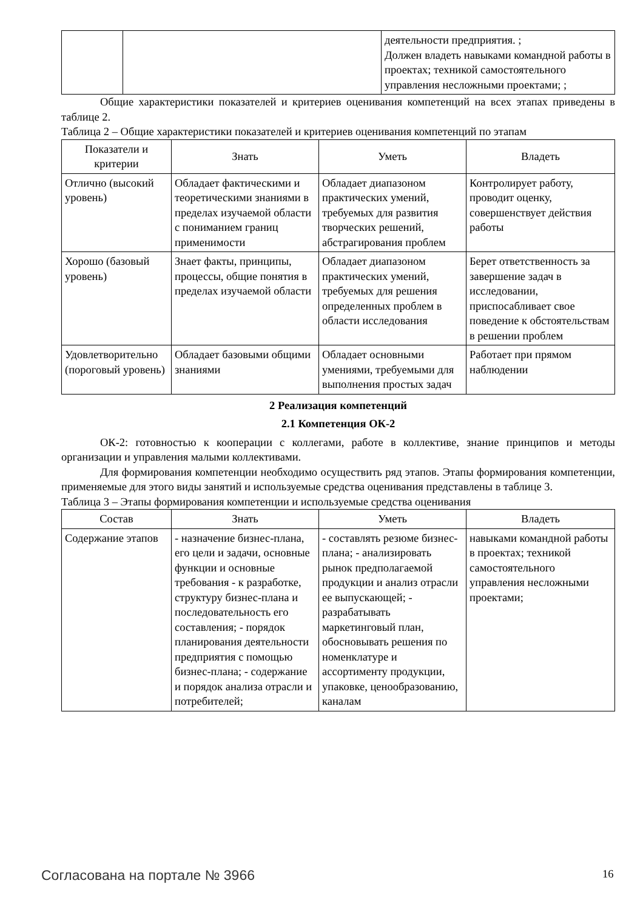| | | деятельности предприятия. ; Должен владеть навыками командной работы в проектах; техникой самостоятельного управления несложными проектами; ; |
Общие характеристики показателей и критериев оценивания компетенций на всех этапах приведены в таблице 2.
Таблица 2 – Общие характеристики показателей и критериев оценивания компетенций по этапам
| Показатели и критерии | Знать | Уметь | Владеть |
| --- | --- | --- | --- |
| Отлично (высокий уровень) | Обладает фактическими и теоретическими знаниями в пределах изучаемой области с пониманием границ применимости | Обладает диапазоном практических умений, требуемых для развития творческих решений, абстрагирования проблем | Контролирует работу, проводит оценку, совершенствует действия работы |
| Хорошо (базовый уровень) | Знает факты, принципы, процессы, общие понятия в пределах изучаемой области | Обладает диапазоном практических умений, требуемых для решения определенных проблем в области исследования | Берет ответственность за завершение задач в исследовании, приспосабливает свое поведение к обстоятельствам в решении проблем |
| Удовлетворительно (пороговый уровень) | Обладает базовыми общими знаниями | Обладает основными умениями, требуемыми для выполнения простых задач | Работает при прямом наблюдении |
2 Реализация компетенций
2.1 Компетенция ОК-2
ОК-2: готовностью к кооперации с коллегами, работе в коллективе, знание принципов и методы организации и управления малыми коллективами.
Для формирования компетенции необходимо осуществить ряд этапов. Этапы формирования компетенции, применяемые для этого виды занятий и используемые средства оценивания представлены в таблице 3.
Таблица 3 – Этапы формирования компетенции и используемые средства оценивания
| Состав | Знать | Уметь | Владеть |
| --- | --- | --- | --- |
| Содержание этапов | - назначение бизнес-плана, его цели и задачи, основные функции и основные требования - к разработке, структуру бизнес-плана и последовательность его составления; - порядок планирования деятельности предприятия с помощью бизнес-плана; - содержание и порядок анализа отрасли и потребителей; | - составлять резюме бизнес-плана; - анализировать рынок предполагаемой продукции и анализ отрасли ее выпускающей; - разрабатывать маркетинговый план, обосновывать решения по номенклатуре и ассортименту продукции, упаковке, ценообразованию, каналам | навыками командной работы в проектах; техникой самостоятельного управления несложными проектами; |
Согласована на портале № 3966 16